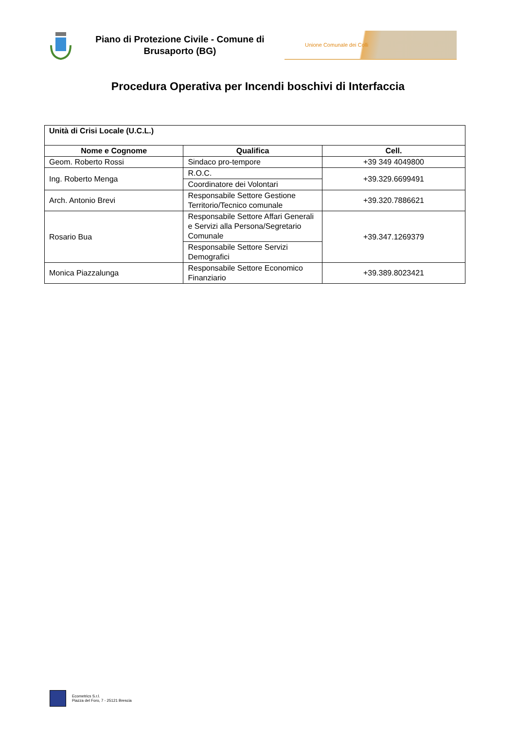Piano di Protezione Civile - Comune di Brusaporto (BG)
Unione Comunale dei Colli
Procedura Operativa per Incendi boschivi di Interfaccia
| Unità di Crisi Locale (U.C.L.) | | |
| Nome e Cognome | Qualifica | Cell. |
| Geom. Roberto Rossi | Sindaco pro-tempore | +39 349 4049800 |
| Ing. Roberto Menga | R.O.C. | +39.329.6699491 |
| | Coordinatore dei Volontari | |
| Arch. Antonio Brevi | Responsabile Settore Gestione Territorio/Tecnico comunale | +39.320.7886621 |
| Rosario Bua | Responsabile Settore Affari Generali e Servizi alla Persona/Segretario Comunale | +39.347.1269379 |
| | Responsabile Settore Servizi Demografici | |
| Monica Piazzalunga | Responsabile Settore Economico Finanziario | +39.389.8023421 |
Ecometrics S.r.l.
Piazza del Foro, 7 - 25121 Brescia